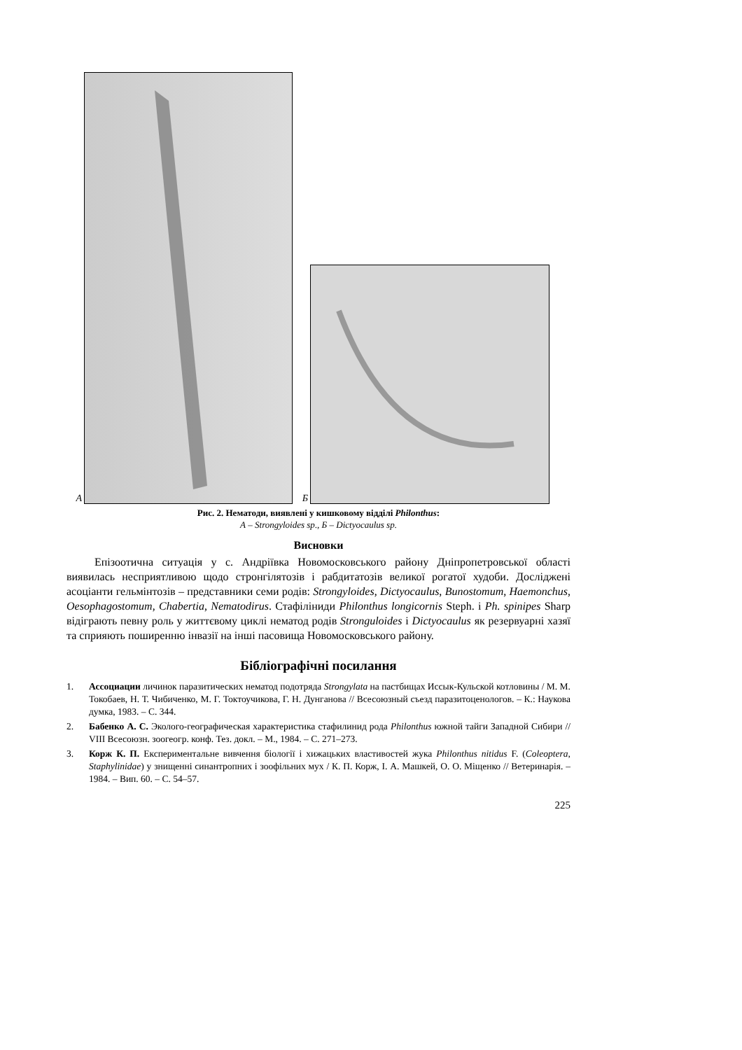А
Б
Рис. 2. Нематоди, виявлені у кишковому відділі Philonthus:
А – Strongyloides sp., Б – Dictyocaulus sp.
Висновки
Епізоотична ситуація у с. Андріївка Новомосковського району Дніпропетровсь­кої області виявилась несприятливою щодо стронгілятозів і рабдитатозів великої рога­тої худоби. Досліджені асоціанти гельмінтозів – представники семи родів: Strongyloides, Dictyocaulus, Bunostomum, Haemonchus, Oesophagostomum, Chabertia, Nematodirus. Стафіліниди Philonthus longicornis Steph. і Ph. spinipes Sharp відіграють певну роль у життєвому циклі нематод родів Stronguloides і Dictyocaulus як резервуарні хазяї та сприяють поширенню інвазії на інші пасовища Новомосковського району.
Бібліографічні посилання
1. Ассоциации личинок паразитических нематод подотряда Strongylata на пастбищах Иссык-Кульской котловины / М. М. Токобаев, Н. Т. Чибиченко, М. Г. Токтоучикова, Г. Н. Дунганова // Всесоюзный съезд паразитоценологов. – К.: Наукова думка, 1983. – С. 344.
2. Бабенко А. С. Эколого-географическая характеристика стафилинид рода Philonthus южной тайги Западной Сибири // VIII Всесоюзн. зоогеогр. конф. Тез. докл. – М., 1984. – С. 271–273.
3. Корж К. П. Експериментальне вивчення біології і хижацьких властивостей жука Philonthus nitidus F. (Coleoptera, Staphylinidae) у знищенні синантропних і зоофільних мух / К. П. Корж, І. А. Машкей, О. О. Міщенко // Ветеринарія. – 1984. – Вип. 60. – С. 54–57.
225